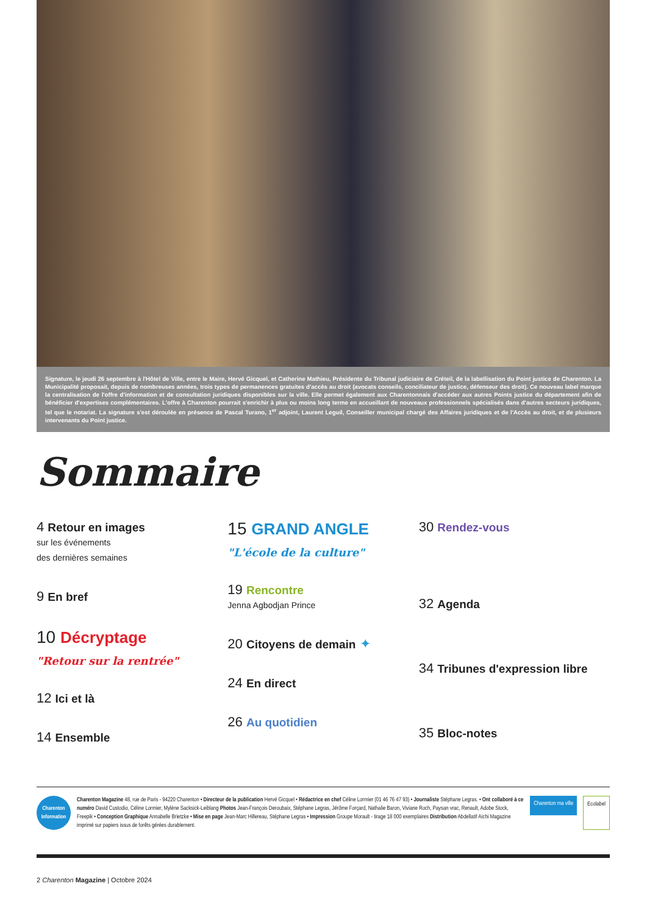Signature, le jeudi 26 septembre à l'Hôtel de Ville, entre le Maire, Hervé Gicquel, et Catherine Mathieu, Présidente du Tribunal judiciaire de Créteil, de la labellisation du Point justice de Charenton. La Municipalité proposait, depuis de nombreuses années, trois types de permanences gratuites d'accès au droit (avocats conseils, conciliateur de justice, défenseur des droit). Ce nouveau label marque la centralisation de l'offre d'information et de consultation juridiques disponibles sur la ville. Elle permet également aux Charentonnais d'accéder aux autres Points justice du département afin de bénéficier d'expertises complémentaires. L'offre à Charenton pourrait s'enrichir à plus ou moins long terme en accueillant de nouveaux professionnels spécialisés dans d'autres secteurs juridiques, tel que le notariat. La signature s'est déroulée en présence de Pascal Turano, 1<sup>er</sup> adjoint, Laurent Leguil, Conseiller municipal chargé des Affaires juridiques et de l'Accès au droit, et de plusieurs intervenants du Point justice.
Sommaire
4 Retour en images
sur les événements
des dernières semaines
9 En bref
10 Décryptage
"Retour sur la rentrée"
12 Ici et là
14 Ensemble
15 GRAND ANGLE
"L'école de la culture"
19 Rencontre
Jenna Agbodjan Prince
20 Citoyens de demain ✦
24 En direct
26 Au quotidien
30 Rendez-vous
32 Agenda
34 Tribunes d'expression libre
35 Bloc-notes
Charenton Information
Charenton Magazine 48, rue de Paris - 94220 Charenton • Directeur de la publication Hervé Gicquel • Rédactrice en chef Céline Lormier (01 46 76 47 93) • Journaliste Stéphane Legras. • Ont collaboré à ce numéro David Custodio, Céline Lormier, Mylène Sacksick-Leiblang Photos Jean-François Deroubaix, Stéphane Legras, Jérôme Forçard, Nathalie Baron, Viviane Roch, Paysan vrac, Renault, Adobe Stock, Freepik • Conception Graphique Annabelle Brietzke • Mise en page Jean-Marc Hillereau, Stéphane Legras • Impression Groupe Morault - tirage 18 000 exemplaires Distribution Abdellatif Aïchi Magazine imprimé sur papiers issus de forêts gérées durablement.
Charenton ma ville
Ecolabel
2 Charenton Magazine | Octobre 2024